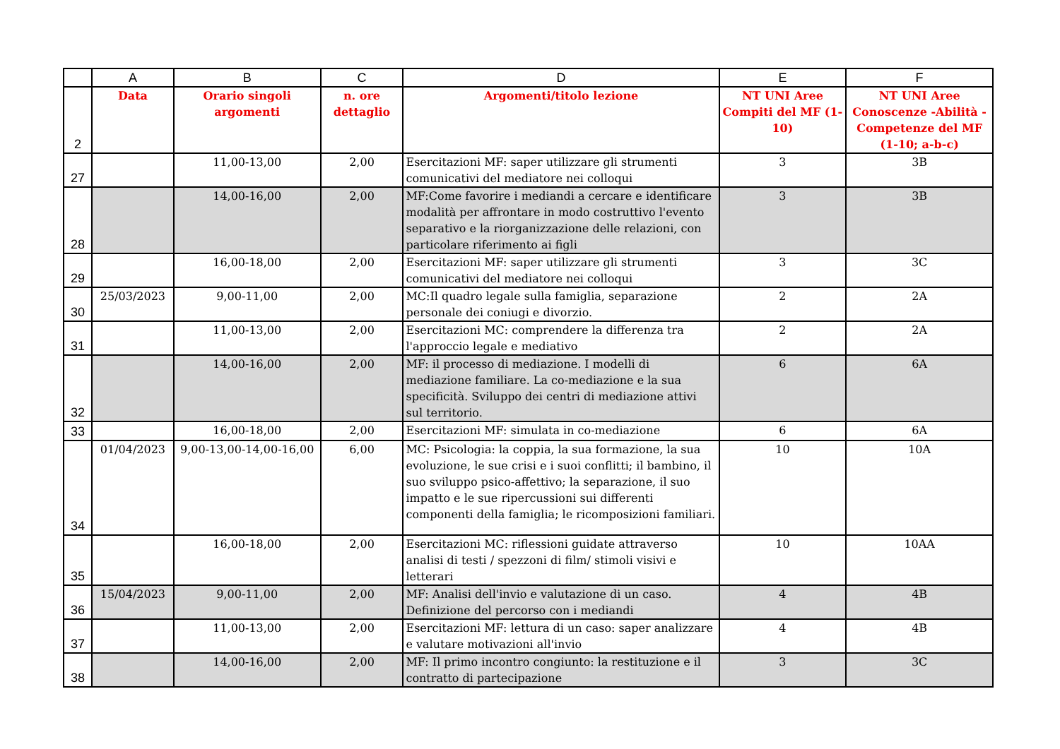| | A | B | C | D | E | F |
| --- | --- | --- | --- | --- | --- | --- |
| 2 | Data | Orario singoli argomenti | n. ore dettaglio | Argomenti/titolo lezione | NT UNI Aree Compiti del MF (1-10) | NT UNI Aree Conoscenze -Abilità -Competenze del MF (1-10; a-b-c) |
| 27 | | 11,00-13,00 | 2,00 | Esercitazioni MF: saper utilizzare gli strumenti comunicativi del mediatore nei colloqui | 3 | 3B |
| 28 | | 14,00-16,00 | 2,00 | MF:Come favorire i mediandi a cercare e identificare modalità per affrontare in modo costruttivo l'evento separativo e la riorganizzazione delle relazioni, con particolare riferimento ai figli | 3 | 3B |
| 29 | | 16,00-18,00 | 2,00 | Esercitazioni MF: saper utilizzare gli strumenti comunicativi del mediatore nei colloqui | 3 | 3C |
| 30 | 25/03/2023 | 9,00-11,00 | 2,00 | MC:Il quadro legale sulla famiglia, separazione personale dei coniugi e divorzio. | 2 | 2A |
| 31 | | 11,00-13,00 | 2,00 | Esercitazioni MC: comprendere la differenza tra l'approccio legale e mediativo | 2 | 2A |
| 32 | | 14,00-16,00 | 2,00 | MF: il processo di mediazione. I modelli di mediazione familiare. La co-mediazione e la sua specificità. Sviluppo dei centri di mediazione attivi sul territorio. | 6 | 6A |
| 33 | | 16,00-18,00 | 2,00 | Esercitazioni MF: simulata in co-mediazione | 6 | 6A |
| 34 | 01/04/2023 | 9,00-13,00-14,00-16,00 | 6,00 | MC: Psicologia: la coppia, la sua formazione, la sua evoluzione, le sue crisi e i suoi conflitti; il bambino, il suo sviluppo psico-affettivo; la separazione, il suo impatto e le sue ripercussioni sui differenti componenti della famiglia; le ricomposizioni familiari. | 10 | 10A |
| 35 | | 16,00-18,00 | 2,00 | Esercitazioni MC: riflessioni guidate attraverso analisi di testi / spezzoni di film/ stimoli visivi e letterari | 10 | 10AA |
| 36 | 15/04/2023 | 9,00-11,00 | 2,00 | MF: Analisi dell'invio e valutazione di un caso. Definizione del percorso con i mediandi | 4 | 4B |
| 37 | | 11,00-13,00 | 2,00 | Esercitazioni MF: lettura di un caso: saper analizzare e valutare motivazioni all'invio | 4 | 4B |
| 38 | | 14,00-16,00 | 2,00 | MF: Il primo incontro congiunto: la restituzione e il contratto di partecipazione | 3 | 3C |